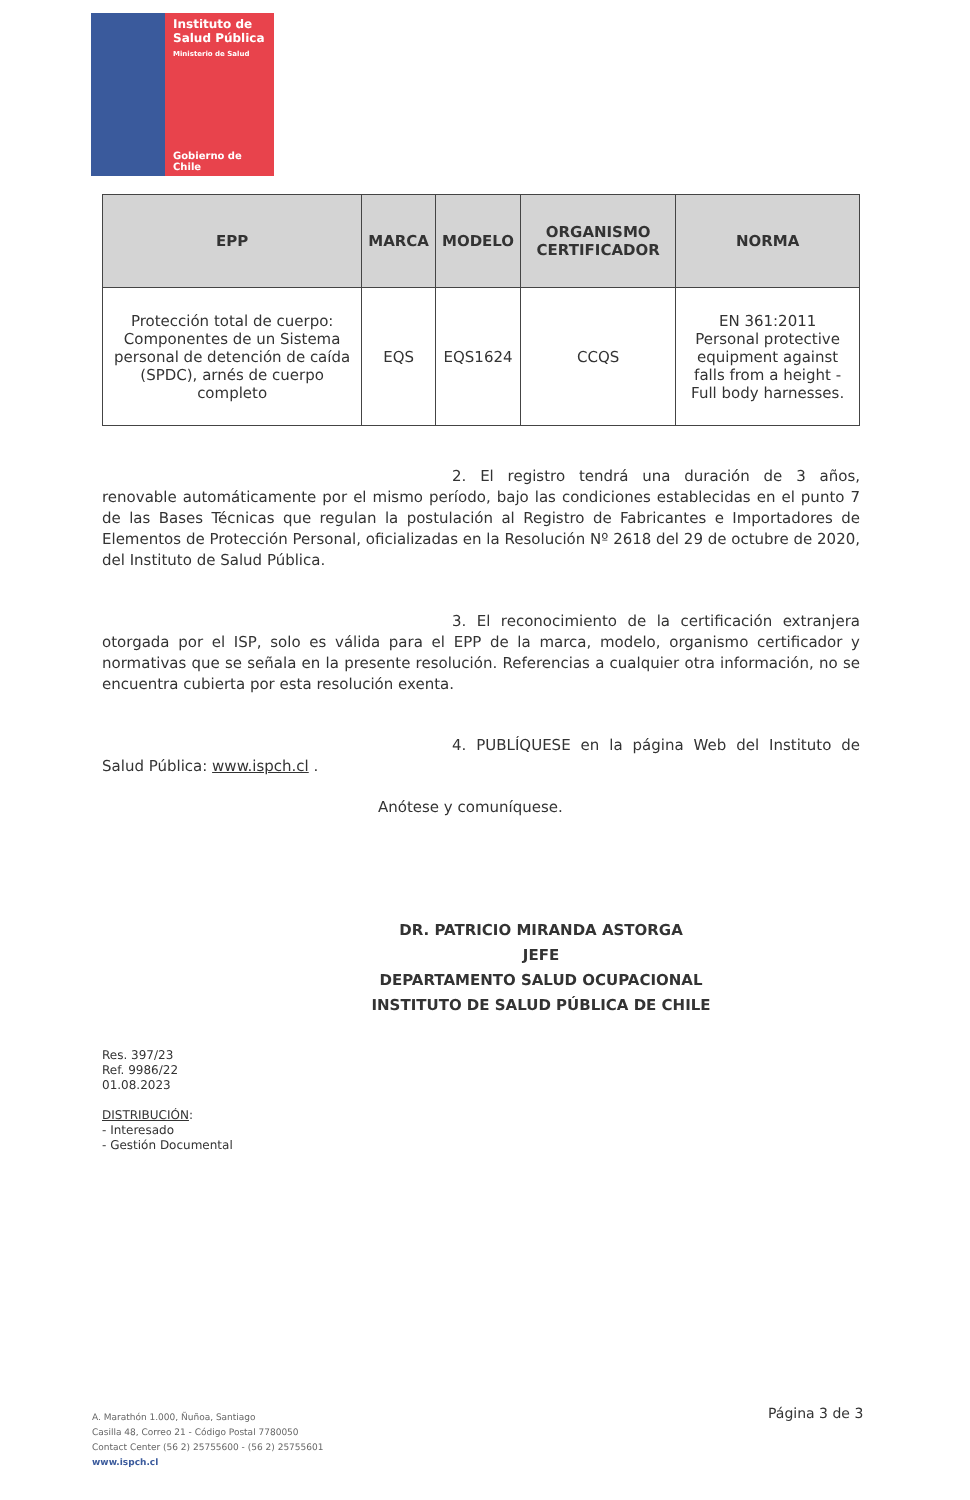Instituto de
Salud Pública
Ministerio de Salud
Gobierno de Chile
| EPP | MARCA | MODELO | ORGANISMO CERTIFICADOR | NORMA |
| --- | --- | --- | --- | --- |
| Protección total de cuerpo: Componentes de un Sistema personal de detención de caída (SPDC), arnés de cuerpo completo | EQS | EQS1624 | CCQS | EN 361:2011 Personal protective equipment against falls from a height - Full body harnesses. |
2. El registro tendrá una duración de 3 años, renovable automáticamente por el mismo período, bajo las condiciones establecidas en el punto 7 de las Bases Técnicas que regulan la postulación al Registro de Fabricantes e Importadores de Elementos de Protección Personal, oficializadas en la Resolución Nº 2618 del 29 de octubre de 2020, del Instituto de Salud Pública.
3. El reconocimiento de la certificación extranjera otorgada por el ISP, solo es válida para el EPP de la marca, modelo, organismo certificador y normativas que se señala en la presente resolución. Referencias a cualquier otra información, no se encuentra cubierta por esta resolución exenta.
4. PUBLÍQUESE en la página Web del Instituto de Salud Pública: www.ispch.cl .
Anótese y comuníquese.
DR. PATRICIO MIRANDA ASTORGA
JEFE
DEPARTAMENTO SALUD OCUPACIONAL
INSTITUTO DE SALUD PÚBLICA DE CHILE
Res. 397/23
Ref. 9986/22
01.08.2023
DISTRIBUCIÓN:
- Interesado
- Gestión Documental
A. Marathón 1.000, Ñuñoa, Santiago
Casilla 48, Correo 21 - Código Postal 7780050
Contact Center (56 2) 25755600 - (56 2) 25755601
www.ispch.cl
Página 3 de 3